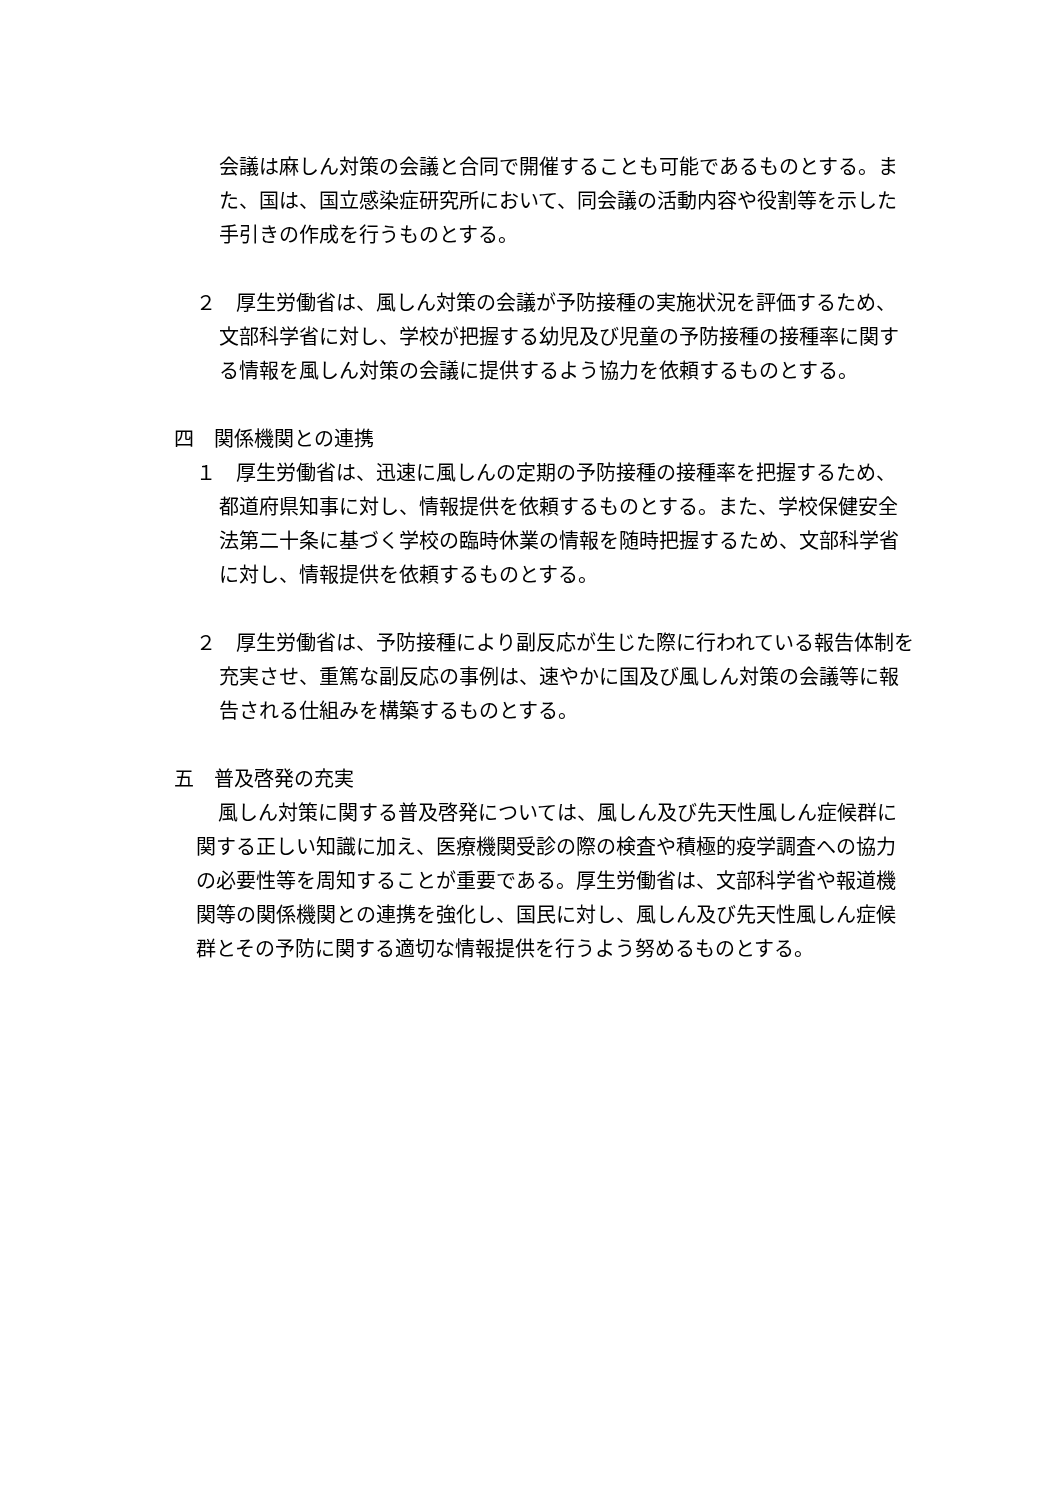会議は麻しん対策の会議と合同で開催することも可能であるものとする。また、国は、国立感染症研究所において、同会議の活動内容や役割等を示した手引きの作成を行うものとする。
２　厚生労働省は、風しん対策の会議が予防接種の実施状況を評価するため、文部科学省に対し、学校が把握する幼児及び児童の予防接種の接種率に関する情報を風しん対策の会議に提供するよう協力を依頼するものとする。
四　関係機関との連携
１　厚生労働省は、迅速に風しんの定期の予防接種の接種率を把握するため、都道府県知事に対し、情報提供を依頼するものとする。また、学校保健安全法第二十条に基づく学校の臨時休業の情報を随時把握するため、文部科学省に対し、情報提供を依頼するものとする。
２　厚生労働省は、予防接種により副反応が生じた際に行われている報告体制を充実させ、重篤な副反応の事例は、速やかに国及び風しん対策の会議等に報告される仕組みを構築するものとする。
五　普及啓発の充実
風しん対策に関する普及啓発については、風しん及び先天性風しん症候群に関する正しい知識に加え、医療機関受診の際の検査や積極的疫学調査への協力の必要性等を周知することが重要である。厚生労働省は、文部科学省や報道機関等の関係機関との連携を強化し、国民に対し、風しん及び先天性風しん症候群とその予防に関する適切な情報提供を行うよう努めるものとする。